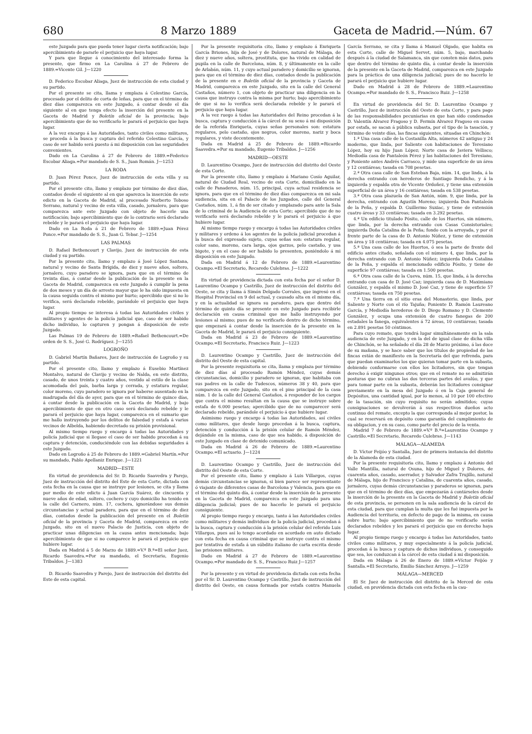680 8 Marzo 1889 Gaceta de Madrid.—Núm. 67
este Juzgado para que pueda tener lugar cierta notificación; bajo apercibimiento de pararle el perjuicio que haya lugar.
Y para que llegue á conocimiento del interesado forma la presente, que firmo en La Carolina á 27 de Febrero de 1889.=Vicente Gil. J—1220
D. Federico Escobar Aliaga, Juez de instrucción de esta ciudad y su partido.
Por el presente se cita, llama y emplaza á Celestino García, procesado por el delito de corta de leñas, para que en el término de diez días comparezca en este Juzgado, á contar desde el día siguiente al en que tenga efecto la inserción del presente en la Gaceta de Madrid y Boletín oficial de la provincia; bajo apercibimiento que de no verificarlo le parará el perjuicio que haya lugar.
A la vez encargo á las Autoridades, tanto civiles como militares, se proceda á la busca y captura del referido Celestino García, y caso de ser habido será puesto á mi disposición con las seguridades convenientes.
Dado en La Carolina á 27 de Febrero de 1889.=Federico Escobar Aliaga.=Por mandado de S. S., Juan Román. J—1253
LA RODA
D. Juan Pérez Ponce, Juez de instrucción de esta villa y su partido.
Por el presente cito, llamo y emplazo por término de diez días, contados desde el siguiente al en que aparezca la inserción de este edicto en la Gaceta de Madrid, al procesado Norberto Toboso Serrano, natural y vecino de esta villa, casado, jornalero, para que comparezca ante este Juzgado con objeto de hacerle una notificación; bajo apercibimiento que de lo contrario será declarado rebelde y le parará el perjuicio que haya lugar.
Dado en La Roda á 21 de Febrero de 1889.=Juan Pérez Ponce.=Por mandado de S. S., Juan G. Tebar. J—1254
LAS PALMAS
D. Rafael Bethencourt y Clavijo, Juez de instrucción de esta ciudad y su partido.
Por la presente cito, llamo y emplazo á José López Santana, natural y vecino de Santa Brígida, de diez y nueve años, soltero, jornalero, cuyo paradero se ignora, para que en el término de treinta días, á contar desde la publicación de la presente en la Gaceta de Madrid, comparezca en este Juzgado á cumplir la pena de dos meses y un día de arresto mayor que le ha sido impuesta en la causa seguida contra el mismo por hurto; apercibido que si no lo verifica, será declarado rebelde, parándole el perjuicio que haya lugar.
Al propio tiempo se interesa á todas las Autoridades civiles y militares y agentes de la policía judicial que, caso de ser habido dicho individuo, lo capturen y pongan á disposición de este Juzgado.
Las Palmas 19 de Febrero de 1889.=Rafael Bethencourt.=De orden de S. S., José G. Rodríguez. J—1255
LOGROÑO
D. Gabriel Martín Bañares, Juez de instrucción de Logroño y su partido.
Por el presente cito, llamo y emplazo á Eusebio Martínez Montalvo, natural de Clavijo y vecino de Nalda, en este distrito, casado, de unos treinta y cuatro años, vestido al estilo de la clase acomodada del país, barba larga y cerrada, y estatura regular, color moreno, cuyo paradero se ignora por haberse ausentado en la madrugada del día de ayer, para que en el término de quince días, á contar desde la publicación en la Gaceta de Madrid, y bajo apercibimiento de que en otro caso será declarado rebelde y le parará el perjuicio que haya lugar, comparezca en el sumario que me hallo instruyendo por los delitos de falsedad y estafa á varios vecinos de Albelda, habiendo decretado su prisión provisional.
Al mismo tiempo ruego y encargo á todas las Autoridades y policía judicial que si llegase el caso de ser habido procedan á su captura y detención, conduciéndole con las debidas seguridades á este Juzgado.
Dado en Logroño á 25 de Febrero de 1889.=Gabriel Martín.=Por su mandado, Pablo Apellaniz Enrique. J—1221
MADRID—ESTE
En virtud de providencia del Sr. D. Ricardo Saavedra y Parejo, Juez de instrucción del distrito del Este de esta Corte, dictada con esta fecha en la causa que se instruye por lesiones, se cita y llama por medio de este edicto á Juan García Suárez, de cincuenta y nueve años de edad, soltero, cochero y cuyo domicilio ha tenido en la calle del Carnero, núm. 17, cochera, ignorándose sus demás circunstancias y actual paradero, para que en el término de diez días, contados desde la publicación del presente en el Boletín oficial de la provincia y Gaceta de Madrid, comparezca en este Juzgado, sito en el nuevo Palacio de Justicia, con objeto de practicar unas diligencias en la causa antes mencionada; bajo apercibimiento de que si no comparece le parará el perjuicio que hubiere lugar.
Dada en Madrid á 5 de Marzo de 1889.=V.º B.º=El señor Juez, Ricardo Saavedra.=Por su mandado, el Secretario, Eugenio Tribaldos. J—1383
D. Ricardo Saavedra y Parejo, Juez de instrucción del distrito del Este de esta capital.
Por la presente requisitoria cito, llamo y emplazo á Enriqueta García Briones, hija de José y de Dolores, natural de Málaga, de diez y nueve años, soltera, prostituta, que ha vivido en calidad de pupila en la calle de Barcelona, núm. 8, y últimamente en la calle de Arlabán, núm. 11, y cuyo actual paradero y domicilio se ignoran, para que en el término de diez días, contados desde la publicación de la presente en e Boletín oficial de la provincia y Gaceta de Madrid, comparezca en este Juzgado, sito en la calle del General Castaños, número 1, con objeto de practicar una diligencia en la causa que instruyo contra la misma por hurto; bajo apercibimiento de que si no lo verifica será declarada rebelde y le parará el perjuicio que haya lugar.
A la vez ruego á todas las Autoridades del Reino procedan á la busca, captura y conducción á la cárcel de su sexo á mi disposición de la referida Enriqueta, cuyas señas personales son: estatura regulares, pelo castaño, ojos negros, color moreno, nariz y boca regulares, y viste decentemente.
Dada en Madrid á 25 de Febrero de 1889.=Ricardo Saavedra.=Por su mandado, Eugenio Tribaldos. J—1256
MADRID—OESTE
D. Laurentino Ocampo, Juez de instrucción del distrito del Oeste de esta Corte.
Por la presente cito, llamo y emplazo á Mariano Cosío Aguilar, natural de Ciudad Real, vecino de esta Corte, domiciliado en la calle de Panaderos, núm. 15, principal, cuya actual residencia se ignora, para que en el término de diez días comparezca en mi sala audiencia, sita en el Palacio de los Juzgados, calle del General Castaños, núm. 1, á fin de ser citado y emplazado para ante la Sala de lo criminal de la Audiencia de esta Corte; apercibido que de no verificarlo será declarado rebelde y le parará el perjuicio á que hubiere lugar.
Al mismo tiempo ruego y encargo á todas las Autoridades civiles y militares y ordeno á los agentes de la policía judicial procedan á la busca del expresado sujeto, cuyas señas son: estatura regular, color sano, moreno, cara larga, ojos garzos, pelo castaño, y usa bigote, y en el caso de ser habido lo presenten, poniéndolo á mi disposición en este Juzgado.
Dada en Madrid á 12 de Febrero de 1889.=Laurentino Ocampo.=El Secretario, Recaredo Culebras. J—1222
En virtud de providencia dictada con esta fecha por el señor D. Laurentino Ocampo y Castrillo, Juez de instrucción del distrito del Oeste, se cita y llama á Simón Delgado Corrales, que ingresó en el Hospital Provincial en 9 del actual, y causado alta en el mismo día, y en la actualidad se ignora su paradero, para que dentro del término de quinto día se presente en este Juzgado para recibirle declaración en causa criminal que me hallo instruyendo por lesiones al mismo; pues de no verificarlo dentro de dicho término, que empezará á contar desde la inserción de la presente en la Gaceta de Madrid, le parará el perjuicio consiguiente.
Dada en Madrid á 23 de Febrero de 1889.=Laurentino Ocampo.=El Secretario, Francisco Ruiz. J—1223
D. Laurentino Ocampo y Castrillo, Juez de instrucción del distrito del Oeste de esta capital.
Por la presente requisitoria se cita, llama y emplaza por término de diez días al procesado Ramón Méndez, cuyas demás circunstancias, domicilio y paradero se ignoran, que habitaba con sus padres en la calle de Tudescos, números 38 y 40, para que comparezca en este Juzgado, sito en el piso principal de la casa núm. 1 de la calle del General Castaños, á responder de los cargos que contra el mismo resultan en la causa que se instruye sobre estafa de 6.000 pesetas; apercibido que de no comparecer será declarado rebelde, parándole el perjuicio á que hubiere lugar.
Asimismo ruego y encargo á todas las Autoridades, así civiles como militares, que desde luego procedan á la busca, captura, detención y conducción á la prisión celular de Ramón Méndez, dejándole en la misma, caso de que sea habido, á disposición de este Juzgado en clase de detenido comunicado.
Dada en Madrid á 26 de Febrero de 1889.=Laurentino Ocampo.=El actuario. J—1224
D. Laurentino Ocampo y Castrillo, Juez de instrucción del distrito del Oeste de esta Corte.
Por el presente cito, llamo y emplazo á Luis Villargos, cuyas demás circunstancias se ignoran, si bien parece ser representante ó viajante de diferentes casas de Barcelona y Valencia, para que en el término del quinto día, á contar desde la inserción de la presente en la Gaceta de Madrid, comparezca en este Juzgado para una diligencia judicial; pues de no hacerlo le parará el perjuicio consiguiente.
Al propio tiempo ruego y encargo, tanto á las Autoridades civiles como militares y demás individuos de la policía judicial, procedan á la busca, captura y conducción á la prisión celular del referido Luis Villargos, pues así lo tengo acordado en acordado en auto dictado con esta fecha en causa criminal que se instruye contra el mismo por tentativa de estafa á un súbdito italiano de carta escrita desde las prisiones militares.
Dado en Madrid á 27 de Febrero de 1889.=Laurentino Ocampo.=Por mandado de S. S., Francisco Ruiz J—1257
Por la presente y en virtud de providencia dictada con esta fecha por el Sr. D. Laurentino Ocampo y Castrillo, Juez de instrucción del distrito del Oeste, en causa formada por estafa contra Manuela García Serrano, se cita y llama á Manuel Olgado, que habita en esta Corte, calle de Miguel Servet, núm. 5, bajo, marchando después á la ciudad de Salamanca, sin que consten más datos, para que dentro del término de quinto día, á contar desde la inserción de la presente en la Gaceta de Madrid, comparezca en este Juzgado para la práctica de una diligencia judicial; pues de no hacerlo le parará el perjuicio que hubiere lugar.
Dado en Madrid á 28 de Febrero de 1889.=Laurentino Ocampo.=Por mandado de S. S., Francisco Ruiz. J—1258
En virtud de providencia del Sr. D. Laurentino Ocampo y Castrillo, Juez de instrucción del Oeste de esta Corte, y para pago de las responsabilidades pecuniarias en que han sido condenados D. Valentín Alvarez Fragoso y D. Fermín Alvarez Fragoso en causa por estafa, se sacan á pública subasta, por el tipo de la tasación, y término de veinte días, las fincas siguientes, situadas en Chinchón:
1.ª Una casa calle de la Costanilla Alta, números 42 antiguo y 24 moderno, que linda, por Saliente con habitaciones de Teresiano López, hoy su hijo Juan López; Norte casa de Javiera Vellisco; Mediodía casa de Pantaleón Pérez y las habitaciones del Teresiano, y Poniente antes Andrés Carrasco, y mide una superficie de un área y 12 centiáreas; tasada en 708 pesetas.
2.ª Otra casa calle de San Esteban Baja, núm. 14, que linda, á la derecha entrando con herederos de Santiago Bendicho, y á la izquierda y espalda otra de Vicente Ordoñez, y tiene una extensión superficial de un área y 16 centiáreas; tasada en 538 pesetas.
3.ª Otra casa plazuela de San Antón, núm. 9, que linda, por la derecha, entrando con Agustín Moreno; izquierda Don Pantaleón de la Peña, y espalda D. Guillermo Suxiac, y tiene de extensión cuatro áreas y 33 centiáreas; tasada en 3.292 pesetas.
4.ª Un edificio titulado Pósito, calle de los Huertos, sin número, que linda, por la derecha entrando con Casas Consistoriales; izquierda Doña Catalina de la Peña; fondo con la arroyada, y por el frente parte de la casa de D. Antonio Núñez, y tiene de extensión un área y 18 centiáreas; tasada en 4.075 pesetas.
5.ª Una casa calle de los Huertos, ó sea la parte de frente del edificio antes citado, señalada con el número 4, que linda, por la derecha entrando con D. Antonio Núñez; izquierda Doña Catalina de la Peña, y espalda el mencionado edificio Pósito, y tiene de superficie 97 centiáreas; tasada en 1.500 pesetas.
6.ª Otra casa calle de la Cueva, núm. 15, que linda, á la derecha entrando con casa de D. José Caz; izquierda casa de D. Maximiano González, y espalda el mismo D. José Caz, y tiene de superficie 57 centiáreas; tasada en 750 pesetas.
7.ª Una tierra en el sitio eras del Monasterio, que linda, por Saliente y Norte con el río Tajuña; Poniente D. Ramón Laureano García, y Mediodía herederos de D. Diego Romano y D. Clemente González, y ocupa una extensión de cuatro fanegas de 200 estadales la fanega, equivalentes á 72 áreas, 10 centiáreas; tasada en 2.891 pesetas 50 céntimos.
Para cuyo remate, que tendrá lugar simultáneamente en la sala audiencia de este Juzgado, y en la del de igual clase de dicha villa de Chinchón, se ha señalado el día 28 de Marzo próximo, á las doce de su mañana, y se hace saber que los títulos de propiedad de las fincas están de manifiesto en la Secretaría del que refrenda, para que puedan examinarlos los que quieran tomar parte en la subasta, debiendo conformarse con ellos los licitadores, sin que tengan derecho á exigir ningunos otros; que en el remate no se admitirán posturas que no cubran las dos terceras partes del avalúo, y que para tomar parte en la subasta, deberán los licitadores consignar previamente en la mesa del Juzgado ó en la Caja general de Depósitos, una cantidad igual, por lo menos, al 10 por 100 efectivo de la tasación, sin cuyo requisito no serán admitidos; cuyas consignaciones se devolverán á sus respectivos dueños acto continuo del remate, excepto la que corresponda al mejor postor, la cual se reservará en depósito como garantía del cumplimiento de su obligacion, y en su caso, como parte del precio de la venta.
Madrid 7 de Febrero de 1889.=V.º B.º=Laurentino Ocampo y Castrillo.=El Secretario, Recaredo Culebras. J—1143
MÁLAGA—ALAMEDA
D. Víctor Feijóo y Santalla, Juez de primera instancia del distrito de la Alameda de esta ciudad.
Por la presente requisitoria cito, llamo y emplazo á Antonio del Valle Mantilla, natural de Osuna, hijo de Miguel y Dolores, de cuarenta años, casado, aserrador, y Salvador Zafra Trujillo, natural de Málaga, hijo de Francisco y Catalina, de cuarenta años, casado, jornalero, cuyas demás circunstancias y paraderos se ignoran, para que en el término de diez días, que empezarán á contárseles desde la inserción de la presente en la Gaceta de Madrid y Boletín oficial de esta provincia, se personen en la sala audiencia de la cárcel de esta ciudad, para que cumplan la multa que les fué impuesta por la Audiencia del territorio, en defecto de pago de la misma, en causa sobre hurto; bajo apercibimiento que de no verificarlo serán declarados rebeldes y les parará el perjuicio que en derecho haya lugar.
Al propio tiempo ruego y encargo á todas las Autoridades, tanto civiles como militares, y muy especialmente á la policía judicial, procedan á la busca y captura de dichos individuos, y conseguido que sea, los conduzcan á la cárcel de esta ciudad á mi disposición.
Dada en Málaga á 26 de Enero de 1889.=Víctor Feijóo y Santalla.=El Secretario, Emilio Sánchez Arroyo. J—1259
MÁLAGA—MERCED
El Sr. Juez de instrucción del distrito de la Merced de esta ciudad, en providencia dictada con esta fecha en la cau-